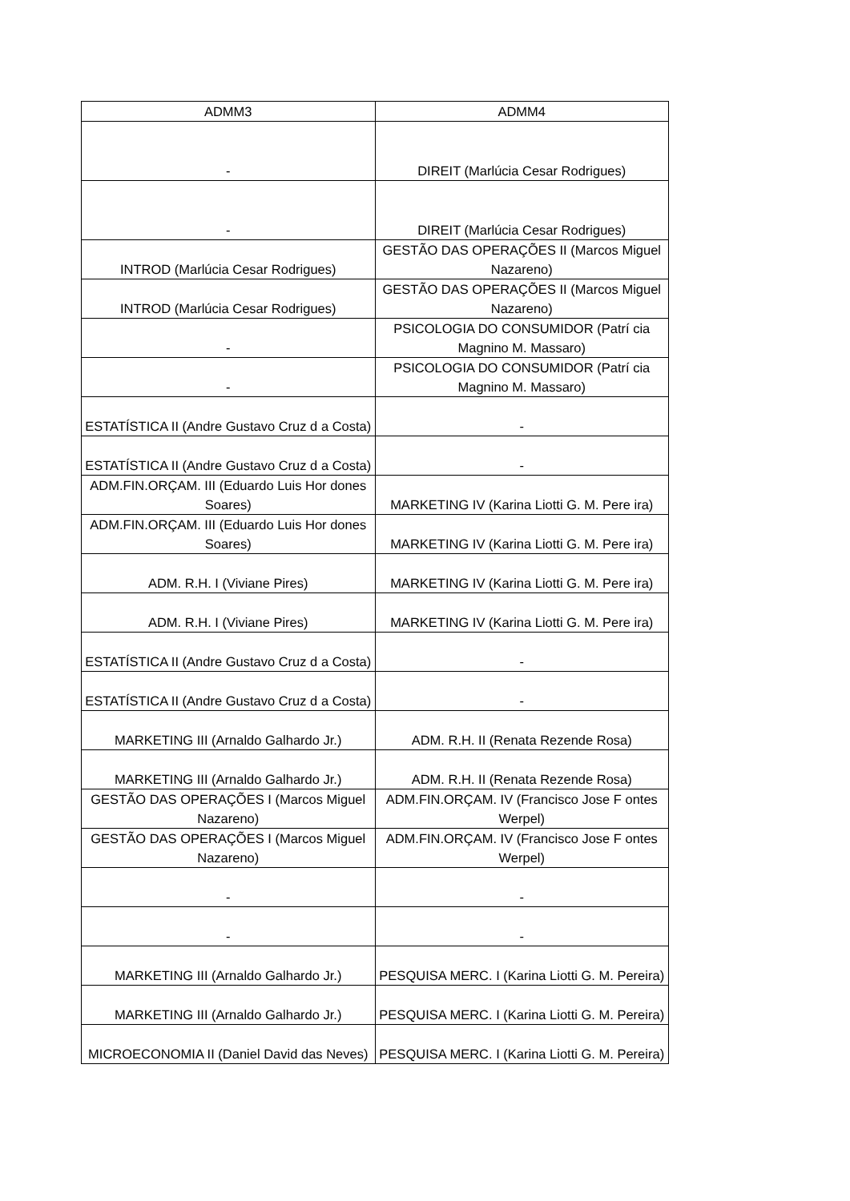| ADMM3 | ADMM4 |
| --- | --- |
| - | DIREIT (Marlúcia Cesar Rodrigues) |
| - | DIREIT (Marlúcia Cesar Rodrigues) |
| INTROD (Marlúcia Cesar Rodrigues) | GESTÃO DAS OPERAÇÕES II (Marcos Miguel Nazareno) |
| INTROD (Marlúcia Cesar Rodrigues) | GESTÃO DAS OPERAÇÕES II (Marcos Miguel Nazareno) |
| - | PSICOLOGIA DO CONSUMIDOR (Patrí cia Magnino M. Massaro) |
| - | PSICOLOGIA DO CONSUMIDOR (Patrí cia Magnino M. Massaro) |
| ESTATÍSTICA II (Andre Gustavo Cruz d a Costa) | - |
| ESTATÍSTICA II (Andre Gustavo Cruz d a Costa) | - |
| ADM.FIN.ORÇAM. III (Eduardo Luis Hor dones Soares) | MARKETING IV (Karina Liotti G. M. Pere ira) |
| ADM.FIN.ORÇAM. III (Eduardo Luis Hor dones Soares) | MARKETING IV (Karina Liotti G. M. Pere ira) |
| ADM. R.H. I (Viviane Pires) | MARKETING IV (Karina Liotti G. M. Pere ira) |
| ADM. R.H. I (Viviane Pires) | MARKETING IV (Karina Liotti G. M. Pere ira) |
| ESTATÍSTICA II (Andre Gustavo Cruz d a Costa) | - |
| ESTATÍSTICA II (Andre Gustavo Cruz d a Costa) | - |
| MARKETING III (Arnaldo Galhardo Jr.) | ADM. R.H. II (Renata Rezende Rosa) |
| MARKETING III (Arnaldo Galhardo Jr.) | ADM. R.H. II (Renata Rezende Rosa) |
| GESTÃO DAS OPERAÇÕES I (Marcos Miguel Nazareno) | ADM.FIN.ORÇAM. IV (Francisco Jose F ontes Werpel) |
| GESTÃO DAS OPERAÇÕES I (Marcos Miguel Nazareno) | ADM.FIN.ORÇAM. IV (Francisco Jose F ontes Werpel) |
| - | - |
| - | - |
| MARKETING III (Arnaldo Galhardo Jr.) | PESQUISA MERC. I (Karina Liotti G. M. Pereira) |
| MARKETING III (Arnaldo Galhardo Jr.) | PESQUISA MERC. I (Karina Liotti G. M. Pereira) |
| MICROECONOMIA II (Daniel David das Neves) | PESQUISA MERC. I (Karina Liotti G. M. Pereira) |